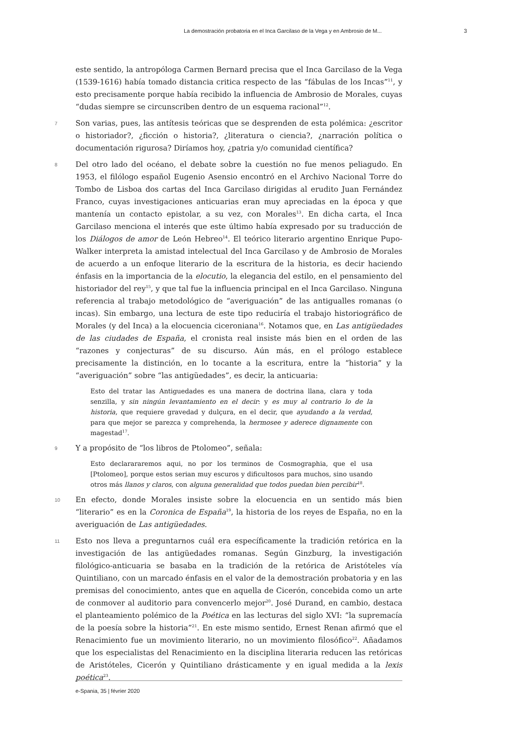La demostración probatoria en el Inca Garcilaso de la Vega y en Ambrosio de M... 3
este sentido, la antropóloga Carmen Bernard precisa que el Inca Garcilaso de la Vega (1539-1616) había tomado distancia critica respecto de las “fábulas de los Incas”<sup>11</sup>, y esto precisamente porque había recibido la influencia de Ambrosio de Morales, cuyas “dudas siempre se circunscriben dentro de un esquema racional”<sup>12</sup>.
7
Son varias, pues, las antítesis teóricas que se desprenden de esta polémica: ¿escritor o historiador?, ¿ficción o historia?, ¿literatura o ciencia?, ¿narración política o documentación rigurosa? Diríamos hoy, ¿patria y/o comunidad científica?
8
Del otro lado del océano, el debate sobre la cuestión no fue menos peliagudo. En 1953, el filólogo español Eugenio Asensio encontró en el Archivo Nacional Torre do Tombo de Lisboa dos cartas del Inca Garcilaso dirigidas al erudito Juan Fernández Franco, cuyas investigaciones anticuarias eran muy apreciadas en la época y que mantenía un contacto epistolar, a su vez, con Morales<sup>13</sup>. En dicha carta, el Inca Garcilaso menciona el interés que este último había expresado por su traducción de los Diálogos de amor de León Hebreo<sup>14</sup>. El teórico literario argentino Enrique Pupo-Walker interpreta la amistad intelectual del Inca Garcilaso y de Ambrosio de Morales de acuerdo a un enfoque literario de la escritura de la historia, es decir haciendo énfasis en la importancia de la elocutio, la elegancia del estilo, en el pensamiento del historiador del rey<sup>15</sup>, y que tal fue la influencia principal en el Inca Garcilaso. Ninguna referencia al trabajo metodológico de “averiguación” de las antigualles romanas (o incas). Sin embargo, una lectura de este tipo reduciría el trabajo historiográfico de Morales (y del Inca) a la elocuencia ciceroniana<sup>16</sup>. Notamos que, en Las antigüedades de las ciudades de España, el cronista real insiste más bien en el orden de las “razones y conjecturas” de su discurso. Aún más, en el prólogo establece precisamente la distinción, en lo tocante a la escritura, entre la “historia” y la “averiguación” sobre “las antigüedades”, es decir, la anticuaria:
Esto del tratar las Antiguedades es una manera de doctrina llana, clara y toda senzilla, y sin ningún levantamiento en el decir: y es muy al contrario lo de la historia, que requiere gravedad y dulçura, en el decir, que ayudando a la verdad, para que mejor se parezca y comprehenda, la hermosee y aderece dignamente con magestad<sup>17</sup>.
9
Y a propósito de “los libros de Ptolomeo”, señala:
Esto declarararemos aqui, no por los terminos de Cosmographia, que el usa [Ptolomeo], porque estos serian muy escuros y dificultosos para muchos, sino usando otros más llanos y claros, con alguna generalidad que todos puedan bien percibir<sup>18</sup>.
10
En efecto, donde Morales insiste sobre la elocuencia en un sentido más bien “literario” es en la Coronica de España<sup>19</sup>, la historia de los reyes de España, no en la averiguación de Las antigüedades.
11
Esto nos lleva a preguntarnos cuál era específicamente la tradición retórica en la investigación de las antigüedades romanas. Según Ginzburg, la investigación filológico-anticuaria se basaba en la tradición de la retórica de Aristóteles vía Quintiliano, con un marcado énfasis en el valor de la demostración probatoria y en las premisas del conocimiento, antes que en aquella de Cicerón, concebida como un arte de conmover al auditorio para convencerlo mejor<sup>20</sup>. José Durand, en cambio, destaca el planteamiento polémico de la Poética en las lecturas del siglo XVI: “la supremacía de la poesía sobre la historia”<sup>21</sup>. En este mismo sentido, Ernest Renan afirmó que el Renacimiento fue un movimiento literario, no un movimiento filosófico<sup>22</sup>. Añadamos que los especialistas del Renacimiento en la disciplina literaria reducen las retóricas de Aristóteles, Cicerón y Quintiliano drásticamente y en igual medida a la lexis poética<sup>23</sup>.
e-Spania, 35 | février 2020